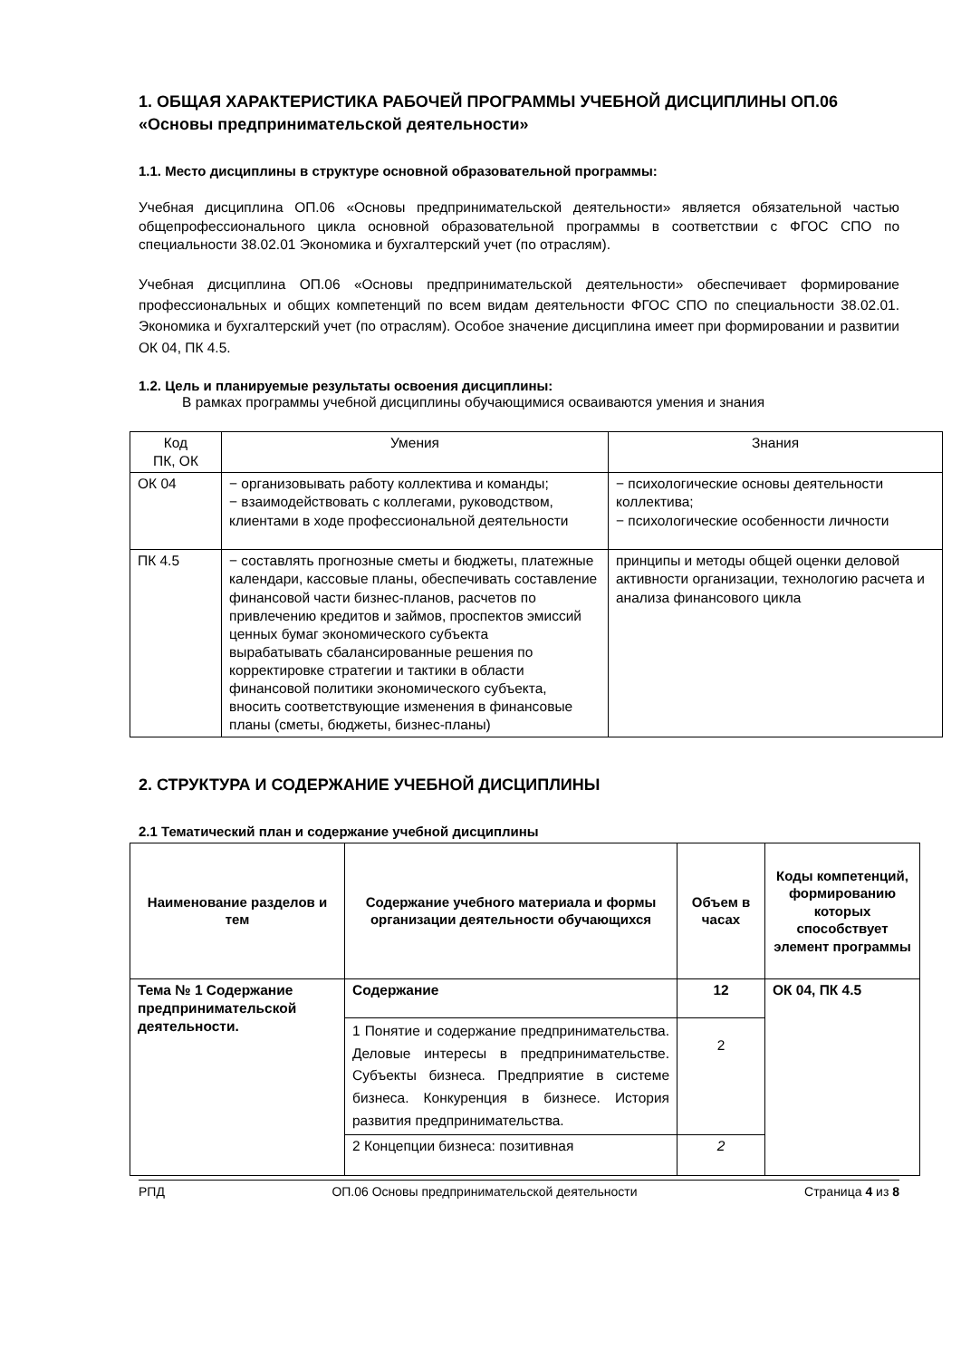1. ОБЩАЯ ХАРАКТЕРИСТИКА РАБОЧЕЙ ПРОГРАММЫ УЧЕБНОЙ ДИСЦИПЛИНЫ ОП.06 «Основы предпринимательской деятельности»
1.1. Место дисциплины в структуре основной образовательной программы:
Учебная дисциплина ОП.06 «Основы предпринимательской деятельности» является обязательной частью общепрофессионального цикла основной образовательной программы в соответствии с ФГОС СПО по специальности 38.02.01 Экономика и бухгалтерский учет (по отраслям).
Учебная дисциплина ОП.06 «Основы предпринимательской деятельности» обеспечивает формирование профессиональных и общих компетенций по всем видам деятельности ФГОС СПО по специальности 38.02.01. Экономика и бухгалтерский учет (по отраслям). Особое значение дисциплина имеет при формировании и развитии ОК 04, ПК 4.5.
1.2. Цель и планируемые результаты освоения дисциплины:
В рамках программы учебной дисциплины обучающимися осваиваются умения и знания
| Код ПК, ОК | Умения | Знания |
| ОК 04 | − организовывать работу коллектива и команды; − взаимодействовать с коллегами, руководством, клиентами в ходе профессиональной деятельности | − психологические основы деятельности коллектива; − психологические особенности личности |
| ПК 4.5 | − составлять прогнозные сметы и бюджеты, платежные календари, кассовые планы, обеспечивать составление финансовой части бизнес-планов, расчетов по привлечению кредитов и займов, проспектов эмиссий ценных бумаг экономического субъекта вырабатывать сбалансированные решения по корректировке стратегии и тактики в области финансовой политики экономического субъекта, вносить соответствующие изменения в финансовые планы (сметы, бюджеты, бизнес-планы) | принципы и методы общей оценки деловой активности организации, технологию расчета и анализа финансового цикла |
2. СТРУКТУРА И СОДЕРЖАНИЕ УЧЕБНОЙ ДИСЦИПЛИНЫ
2.1 Тематический план и содержание учебной дисциплины
| Наименование разделов и тем | Содержание учебного материала и формы организации деятельности обучающихся | Объем в часах | Коды компетенций, формированию которых способствует элемент программы |
| --- | --- | --- | --- |
| Тема № 1 Содержание предпринимательской деятельности. | Содержание | 12 | ОК 04, ПК 4.5 |
| | 1 Понятие и содержание предпринимательства. Деловые интересы в предпринимательстве. Субъекты бизнеса. Предприятие в системе бизнеса. Конкуренция в бизнесе. История развития предпринимательства. | 2 | |
| | 2 Концепции бизнеса: позитивная | 2 | |
РПД ОП.06 Основы предпринимательской деятельности Страница 4 из 8